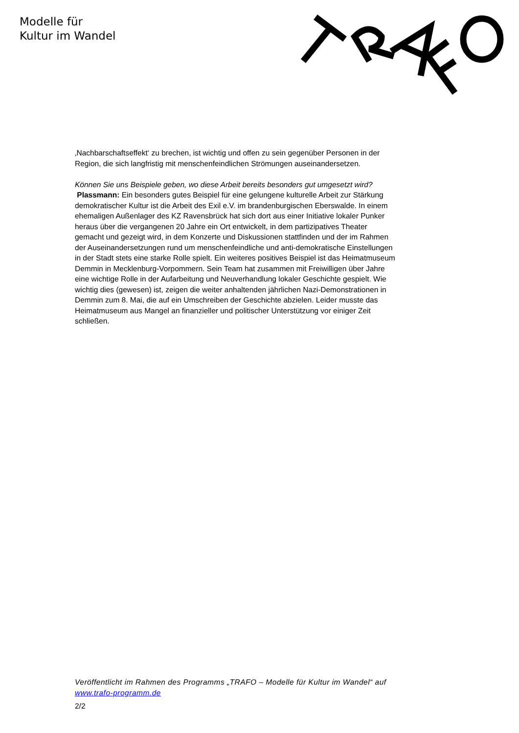Modelle für
Kultur im Wandel
‚Nachbarschaftseffekt‘ zu brechen, ist wichtig und offen zu sein gegenüber Personen in der Region, die sich langfristig mit menschenfeindlichen Strömungen auseinandersetzen.
Können Sie uns Beispiele geben, wo diese Arbeit bereits besonders gut umgesetzt wird?
Plassmann: Ein besonders gutes Beispiel für eine gelungene kulturelle Arbeit zur Stärkung demokratischer Kultur ist die Arbeit des Exil e.V. im brandenburgischen Eberswalde. In einem ehemaligen Außenlager des KZ Ravensbrück hat sich dort aus einer Initiative lokaler Punker heraus über die vergangenen 20 Jahre ein Ort entwickelt, in dem partizipatives Theater gemacht und gezeigt wird, in dem Konzerte und Diskussionen stattfinden und der im Rahmen der Auseinandersetzungen rund um menschenfeindliche und anti-demokratische Einstellungen in der Stadt stets eine starke Rolle spielt. Ein weiteres positives Beispiel ist das Heimatmuseum Demmin in Mecklenburg-Vorpommern. Sein Team hat zusammen mit Freiwilligen über Jahre eine wichtige Rolle in der Aufarbeitung und Neuverhandlung lokaler Geschichte gespielt. Wie wichtig dies (gewesen) ist, zeigen die weiter anhaltenden jährlichen Nazi-Demonstrationen in Demmin zum 8. Mai, die auf ein Umschreiben der Geschichte abzielen. Leider musste das Heimatmuseum aus Mangel an finanzieller und politischer Unterstützung vor einiger Zeit schließen.
Veröffentlicht im Rahmen des Programms „TRAFO – Modelle für Kultur im Wandel“ auf www.trafo-programm.de
2/2